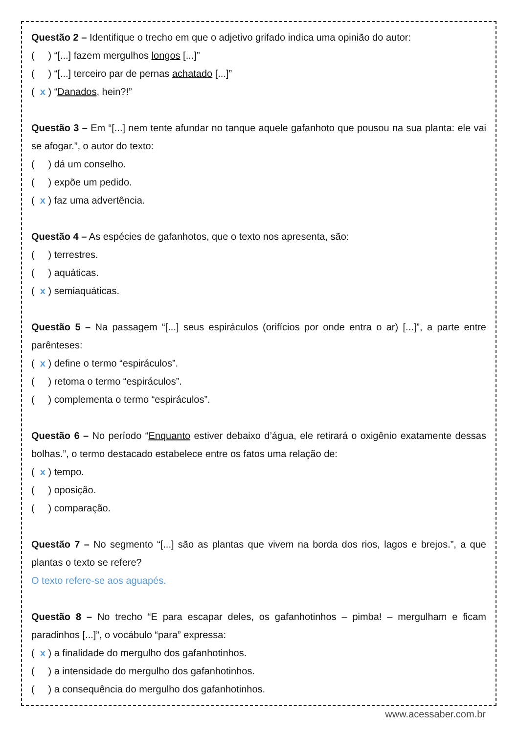Questão 2 – Identifique o trecho em que o adjetivo grifado indica uma opinião do autor:
( ) “[...] fazem mergulhos longos [...]”
( ) “[...] terceiro par de pernas achatado [...]”
( x ) “Danados, hein?!”
Questão 3 – Em “[...] nem tente afundar no tanque aquele gafanhoto que pousou na sua planta: ele vai se afogar.”, o autor do texto:
( ) dá um conselho.
( ) expõe um pedido.
( x ) faz uma advertência.
Questão 4 – As espécies de gafanhotos, que o texto nos apresenta, são:
( ) terrestres.
( ) aquáticas.
( x ) semiaquáticas.
Questão 5 – Na passagem “[...] seus espiráculos (orifícios por onde entra o ar) [...]”, a parte entre parênteses:
( x ) define o termo “espiráculos”.
( ) retoma o termo “espiráculos”.
( ) complementa o termo “espiráculos”.
Questão 6 – No período “Enquanto estiver debaixo d’água, ele retirará o oxigênio exatamente dessas bolhas.”, o termo destacado estabelece entre os fatos uma relação de:
( x ) tempo.
( ) oposição.
( ) comparação.
Questão 7 – No segmento “[...] são as plantas que vivem na borda dos rios, lagos e brejos.”, a que plantas o texto se refere?
O texto refere-se aos aguapés.
Questão 8 – No trecho “E para escapar deles, os gafanhotinhos – pimba! – mergulham e ficam paradinhos [...]”, o vocábulo “para” expressa:
( x ) a finalidade do mergulho dos gafanhotinhos.
( ) a intensidade do mergulho dos gafanhotinhos.
( ) a consequência do mergulho dos gafanhotinhos.
www.acessaber.com.br